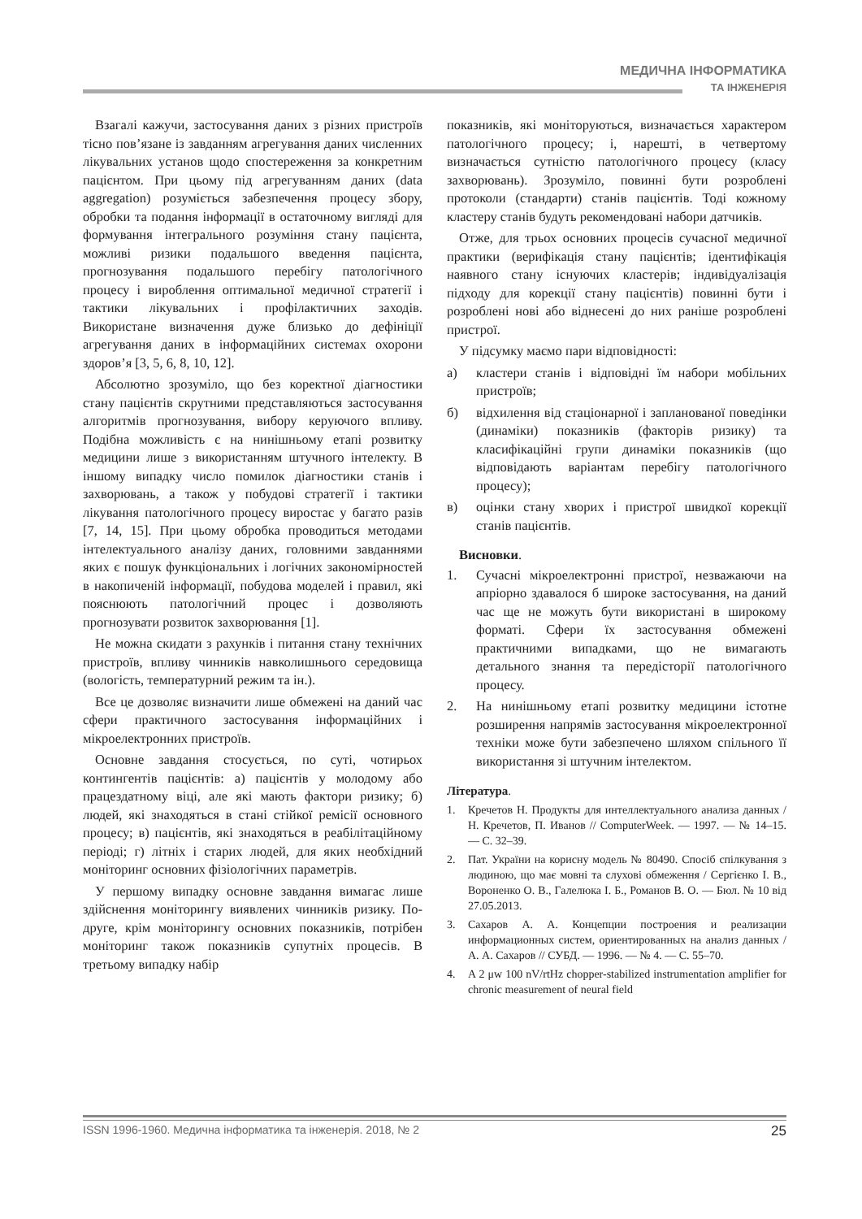МЕДИЧНА ІНФОРМАТИКА
ТА ІНЖЕНЕРІЯ
Взагалі кажучи, застосування даних з різних пристроїв тісно пов’язане із завданням агрегування даних численних лікувальних установ щодо спостереження за конкретним пацієнтом. При цьому під агрегуванням даних (data aggregation) розуміється забезпечення процесу збору, обробки та подання інформації в остаточному вигляді для формування інтегрального розуміння стану пацієнта, можливі ризики подальшого введення пацієнта, прогнозування подальшого перебігу патологічного процесу і вироблення оптимальної медичної стратегії і тактики лікувальних і профілактичних заходів. Використане визначення дуже близько до дефініції агрегування даних в інформаційних системах охорони здоров’я [3, 5, 6, 8, 10, 12].
Абсолютно зрозуміло, що без коректної діагностики стану пацієнтів скрутними представляються застосування алгоритмів прогнозування, вибору керуючого впливу. Подібна можливість є на нинішньому етапі розвитку медицини лише з використанням штучного інтелекту. В іншому випадку число помилок діагностики станів і захворювань, а також у побудові стратегії і тактики лікування патологічного процесу виростає у багато разів [7, 14, 15]. При цьому обробка проводиться методами інтелектуального аналізу даних, головними завданнями яких є пошук функціональних і логічних закономірностей в накопиченій інформації, побудова моделей і правил, які пояснюють патологічний процес і дозволяють прогнозувати розвиток захворювання [1].
Не можна скидати з рахунків і питання стану технічних пристроїв, впливу чинників навколишнього середовища (вологість, температурний режим та ін.).
Все це дозволяє визначити лише обмежені на даний час сфери практичного застосування інформаційних і мікроелектронних пристроїв.
Основне завдання стосується, по суті, чотирьох контингентів пацієнтів: а) пацієнтів у молодому або працездатному віці, але які мають фактори ризику; б) людей, які знаходяться в стані стійкої ремісії основного процесу; в) пацієнтів, які знаходяться в реабілітаційному періоді; г) літніх і старих людей, для яких необхідний моніторинг основних фізіологічних параметрів.
У першому випадку основне завдання вимагає лише здійснення моніторингу виявлених чинників ризику. По-друге, крім моніторингу основних показників, потрібен моніторинг також показників супутніх процесів. В третьому випадку набір
показників, які моніторуються, визначається характером патологічного процесу; і, нарешті, в четвертому визначається сутністю патологічного процесу (класу захворювань). Зрозуміло, повинні бути розроблені протоколи (стандарти) станів пацієнтів. Тоді кожному кластеру станів будуть рекомендовані набори датчиків.
Отже, для трьох основних процесів сучасної медичної практики (верифікація стану пацієнтів; ідентифікація наявного стану існуючих кластерів; індивідуалізація підходу для корекції стану пацієнтів) повинні бути і розроблені нові або віднесені до них раніше розроблені пристрої.
У підсумку маємо пари відповідності:
а) кластери станів і відповідні їм набори мобільних пристроїв;
б) відхилення від стаціонарної і запланованої поведінки (динаміки) показників (факторів ризику) та класифікаційні групи динаміки показників (що відповідають варіантам перебігу патологічного процесу);
в) оцінки стану хворих і пристрої швидкої корекції станів пацієнтів.
Висновки.
1. Сучасні мікроелектронні пристрої, незважаючи на апріорно здавалося б широке застосування, на даний час ще не можуть бути використані в широкому форматі. Сфери їх застосування обмежені практичними випадками, що не вимагають детального знання та передісторії патологічного процесу.
2. На нинішньому етапі розвитку медицини істотне розширення напрямів застосування мікроелектронної техніки може бути забезпечено шляхом спільного її використання зі штучним інтелектом.
Література.
1. Кречетов Н. Продукты для интеллектуального анализа данных / Н. Кречетов, П. Иванов // ComputerWeek. — 1997. — № 14–15. — С. 32–39.
2. Пат. України на корисну модель № 80490. Спосіб спілкування з людиною, що має мовні та слухові обмеження / Сергієнко І. В., Вороненко О. В., Галелюка І. Б., Романов В. О. — Бюл. № 10 від 27.05.2013.
3. Сахаров А. А. Концепции построения и реализации информационных систем, ориентированных на анализ данных / А. А. Сахаров // СУБД. — 1996. — № 4. — С. 55–70.
4. A 2 μw 100 nV/rtHz chopper-stabilized instrumentation amplifier for chronic measurement of neural field
ISSN 1996-1960. Медична інформатика та інженерія. 2018, № 2 25